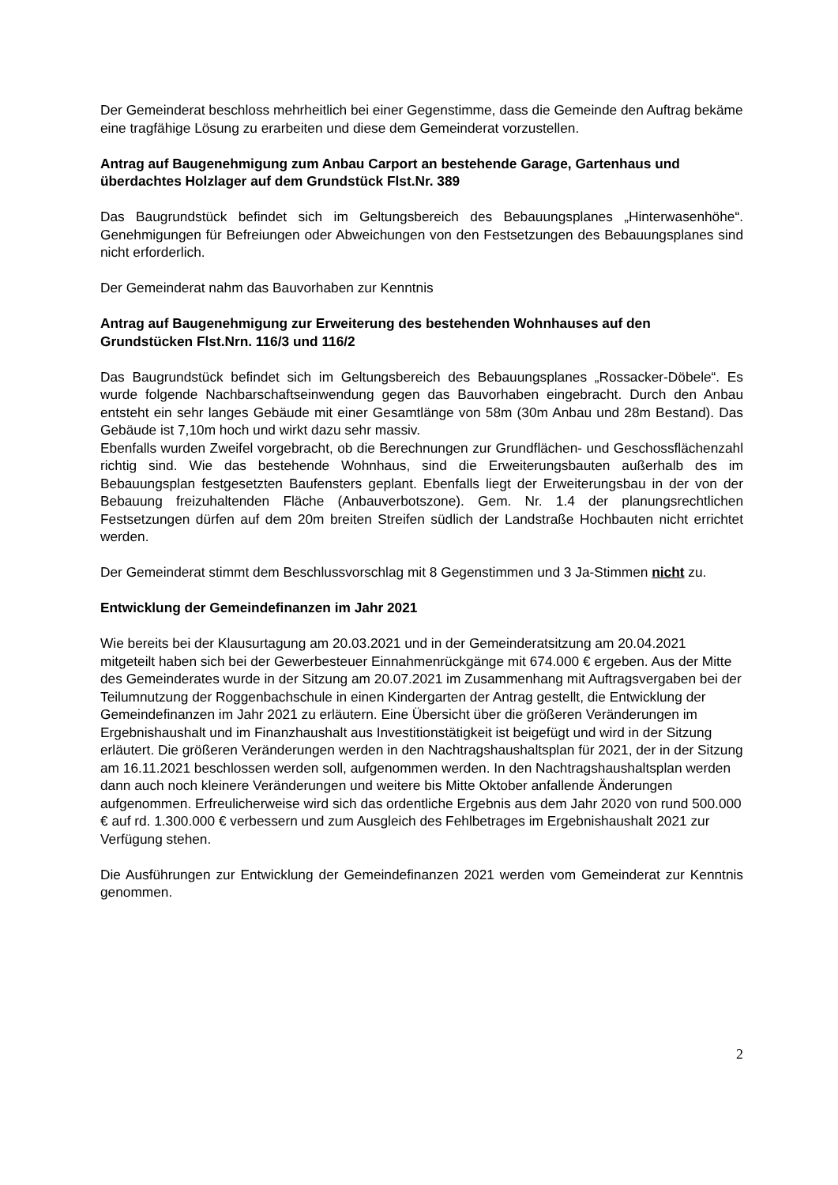Der Gemeinderat beschloss mehrheitlich bei einer Gegenstimme, dass die Gemeinde den Auftrag bekäme eine tragfähige Lösung zu erarbeiten und diese dem Gemeinderat vorzustellen.
Antrag auf Baugenehmigung zum Anbau Carport an bestehende Garage, Gartenhaus und überdachtes Holzlager auf dem Grundstück Flst.Nr. 389
Das Baugrundstück befindet sich im Geltungsbereich des Bebauungsplanes „Hinterwasenhöhe“. Genehmigungen für Befreiungen oder Abweichungen von den Festsetzungen des Bebauungsplanes sind nicht erforderlich.
Der Gemeinderat nahm das Bauvorhaben zur Kenntnis
Antrag auf Baugenehmigung zur Erweiterung des bestehenden Wohnhauses auf den Grundstücken Flst.Nrn. 116/3 und 116/2
Das Baugrundstück befindet sich im Geltungsbereich des Bebauungsplanes „Rossacker-Döbele“. Es wurde folgende Nachbarschaftseinwendung gegen das Bauvorhaben eingebracht. Durch den Anbau entsteht ein sehr langes Gebäude mit einer Gesamtlänge von 58m (30m Anbau und 28m Bestand). Das Gebäude ist 7,10m hoch und wirkt dazu sehr massiv.
Ebenfalls wurden Zweifel vorgebracht, ob die Berechnungen zur Grundflächen- und Geschossflächenzahl richtig sind. Wie das bestehende Wohnhaus, sind die Erweiterungsbauten außerhalb des im Bebauungsplan festgesetzten Baufensters geplant. Ebenfalls liegt der Erweiterungsbau in der von der Bebauung freizuhaltenden Fläche (Anbauverbotszone). Gem. Nr. 1.4 der planungsrechtlichen Festsetzungen dürfen auf dem 20m breiten Streifen südlich der Landstraße Hochbauten nicht errichtet werden.
Der Gemeinderat stimmt dem Beschlussvorschlag mit 8 Gegenstimmen und 3 Ja-Stimmen nicht zu.
Entwicklung der Gemeindefinanzen im Jahr 2021
Wie bereits bei der Klausurtagung am 20.03.2021 und in der Gemeinderatsitzung am 20.04.2021 mitgeteilt haben sich bei der Gewerbesteuer Einnahmenrückgänge mit 674.000 € ergeben. Aus der Mitte des Gemeinderates wurde in der Sitzung am 20.07.2021 im Zusammenhang mit Auftragsvergaben bei der Teilumnutzung der Roggenbachschule in einen Kindergarten der Antrag gestellt, die Entwicklung der Gemeindefinanzen im Jahr 2021 zu erläutern. Eine Übersicht über die größeren Veränderungen im Ergebnishaushalt und im Finanzhaushalt aus Investitionstätigkeit ist beigefügt und wird in der Sitzung erläutert. Die größeren Veränderungen werden in den Nachtragshaushaltsplan für 2021, der in der Sitzung am 16.11.2021 beschlossen werden soll, aufgenommen werden. In den Nachtragshaushaltsplan werden dann auch noch kleinere Veränderungen und weitere bis Mitte Oktober anfallende Änderungen aufgenommen. Erfreulicherweise wird sich das ordentliche Ergebnis aus dem Jahr 2020 von rund 500.000 € auf rd. 1.300.000 € verbessern und zum Ausgleich des Fehlbetrages im Ergebnishaushalt 2021 zur Verfügung stehen.
Die Ausführungen zur Entwicklung der Gemeindefinanzen 2021 werden vom Gemeinderat zur Kenntnis genommen.
2